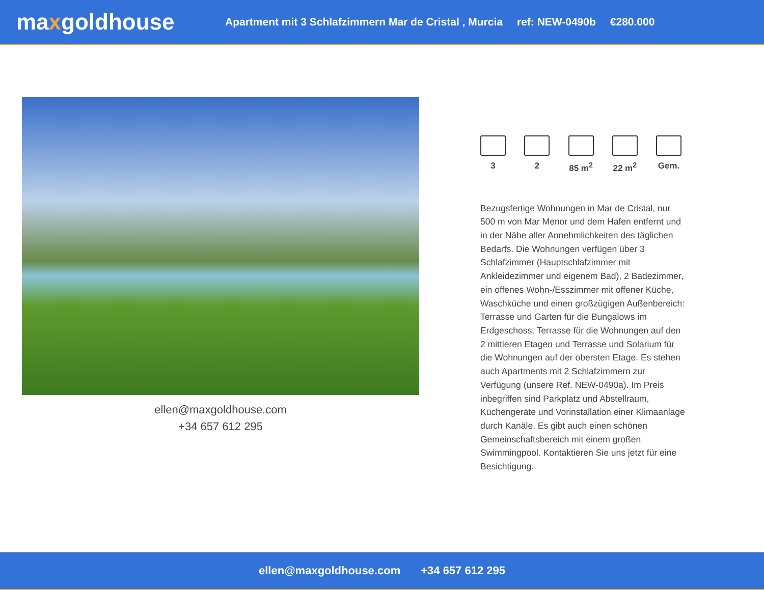maxgoldhouse
Apartment mit 3 Schlafzimmern Mar de Cristal , Murcia ref: NEW-0490b €280.000
ellen@maxgoldhouse.com
+34 657 612 295
3 2 85 m<sup>2</sup> 22 m<sup>2</sup> Gem.
Bezugsfertige Wohnungen in Mar de Cristal, nur 500 m von Mar Menor und dem Hafen entfernt und in der Nähe aller Annehmlichkeiten des täglichen Bedarfs. Die Wohnungen verfügen über 3 Schlafzimmer (Hauptschlafzimmer mit Ankleidezimmer und eigenem Bad), 2 Badezimmer, ein offenes Wohn-/Esszimmer mit offener Küche, Waschküche und einen großzügigen Außenbereich: Terrasse und Garten für die Bungalows im Erdgeschoss, Terrasse für die Wohnungen auf den 2 mittleren Etagen und Terrasse und Solarium für die Wohnungen auf der obersten Etage. Es stehen auch Apartments mit 2 Schlafzimmern zur Verfügung (unsere Ref. NEW-0490a). Im Preis inbegriffen sind Parkplatz und Abstellraum, Küchengeräte und Vorinstallation einer Klimaanlage durch Kanäle. Es gibt auch einen schönen Gemeinschaftsbereich mit einem großen Swimmingpool. Kontaktieren Sie uns jetzt für eine Besichtigung.
ellen@maxgoldhouse.com +34 657 612 295